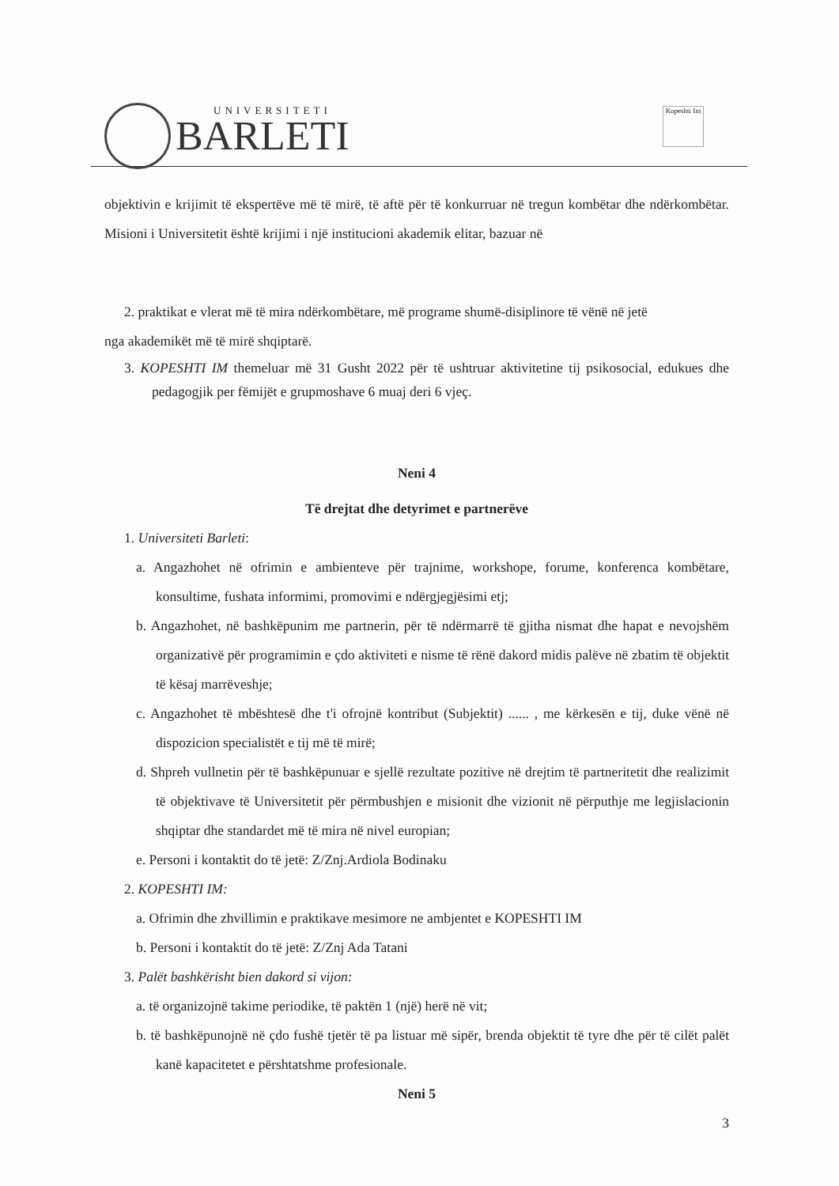UNIVERSITETI
BARLETI
Kopeshti Im
objektivin e krijimit të ekspertëve më të mirë, të aftë për të konkurruar në tregun kombëtar dhe ndërkombëtar. Misioni i Universitetit është krijimi i një institucioni akademik elitar, bazuar në
2. praktikat e vlerat më të mira ndërkombëtare, më programe shumë-disiplinore të vënë në jetë
nga akademikët më të mirë shqiptarë.
3. KOPESHTI IM themeluar më 31 Gusht 2022 për të ushtruar aktivitetine tij psikosocial, edukues dhe pedagogjik per fëmijët e grupmoshave 6 muaj deri 6 vjeç.
Neni 4
Të drejtat dhe detyrimet e partnerëve
1. Universiteti Barleti:
a. Angazhohet në ofrimin e ambienteve për trajnime, workshope, forume, konferenca kombëtare, konsultime, fushata informimi, promovimi e ndërgjegjësimi etj;
b. Angazhohet, në bashkëpunim me partnerin, për të ndërmarrë të gjitha nismat dhe hapat e nevojshëm organizativë për programimin e çdo aktiviteti e nisme të rënë dakord midis palëve në zbatim të objektit të kësaj marrëveshje;
c. Angazhohet të mbështesë dhe t'i ofrojnë kontribut (Subjektit) ...... , me kërkesën e tij, duke vënë në dispozicion specialistët e tij më të mirë;
d. Shpreh vullnetin për të bashkëpunuar e sjellë rezultate pozitive në drejtim të partneritetit dhe realizimit të objektivave të Universitetit për përmbushjen e misionit dhe vizionit në përputhje me legjislacionin shqiptar dhe standardet më të mira në nivel europian;
e. Personi i kontaktit do të jetë: Z/Znj.Ardiola Bodinaku
2. KOPESHTI IM:
a. Ofrimin dhe zhvillimin e praktikave mesimore ne ambjentet e KOPESHTI IM
b. Personi i kontaktit do të jetë: Z/Znj Ada Tatani
3. Palët bashkërisht bien dakord si vijon:
a. të organizojnë takime periodike, të paktën 1 (një) herë në vit;
b. të bashkëpunojnë në çdo fushë tjetër të pa listuar më sipër, brenda objektit të tyre dhe për të cilët palët kanë kapacitetet e përshtatshme profesionale.
Neni 5
3